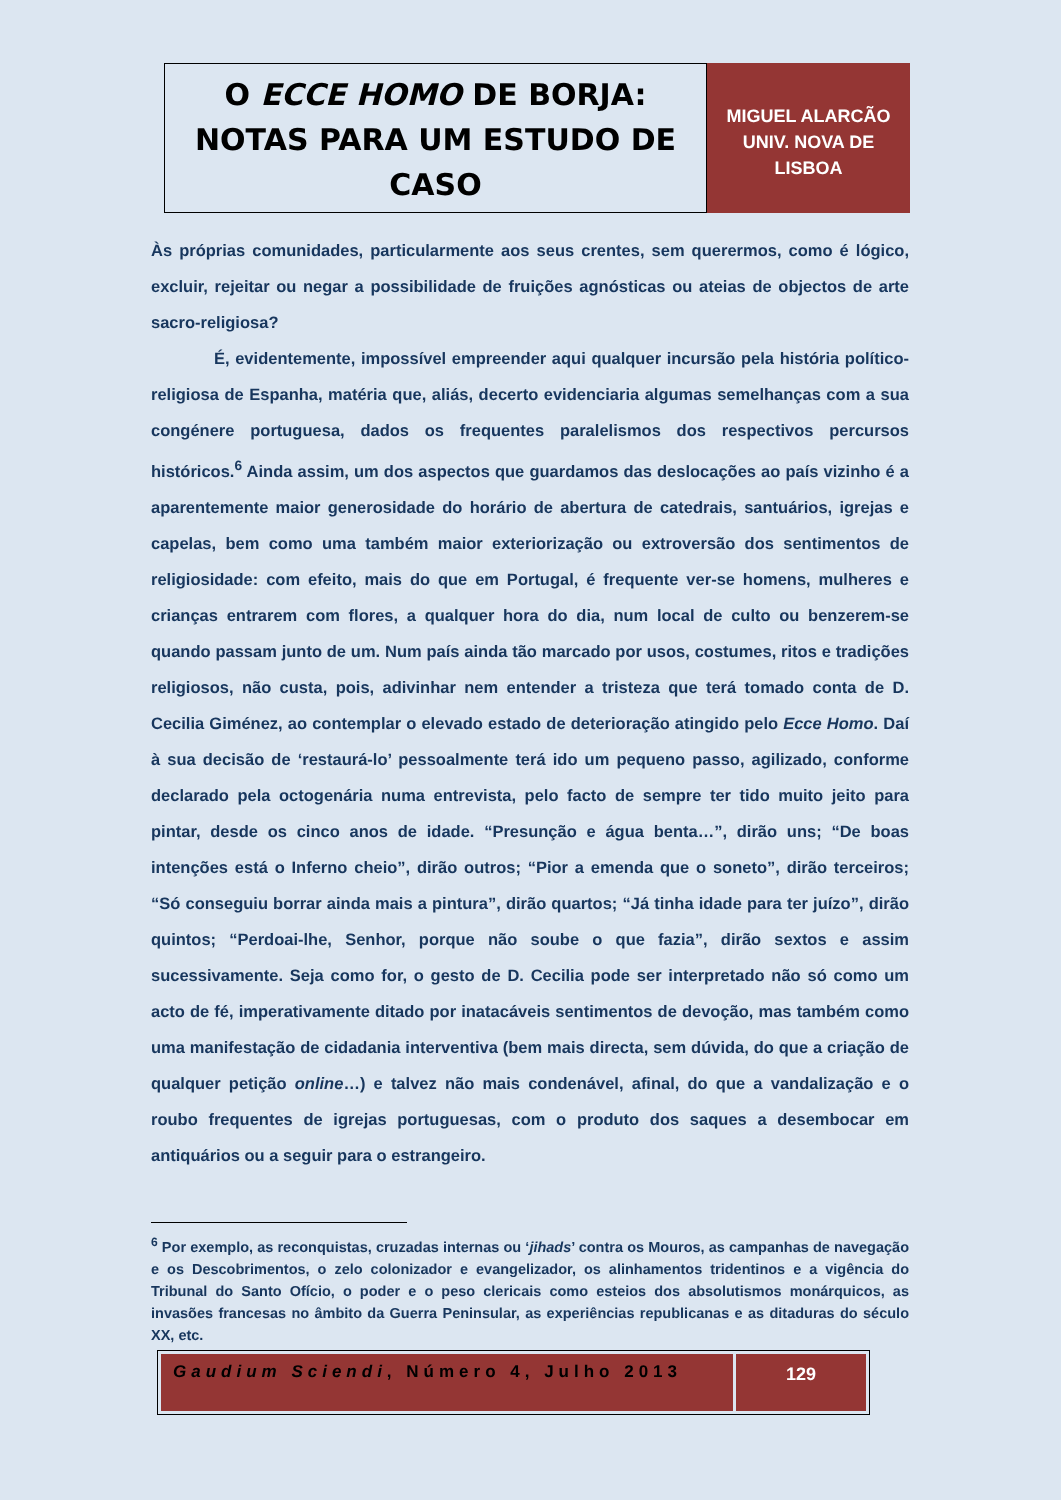O ECCE HOMO DE BORJA:
NOTAS PARA UM ESTUDO DE CASO
MIGUEL ALARCÃO
UNIV. NOVA DE
LISBOA
Às próprias comunidades, particularmente aos seus crentes, sem querermos, como é lógico, excluir, rejeitar ou negar a possibilidade de fruições agnósticas ou ateias de objectos de arte sacro-religiosa?
É, evidentemente, impossível empreender aqui qualquer incursão pela história político-religiosa de Espanha, matéria que, aliás, decerto evidenciaria algumas semelhanças com a sua congénere portuguesa, dados os frequentes paralelismos dos respectivos percursos históricos.<sup>6</sup> Ainda assim, um dos aspectos que guardamos das deslocações ao país vizinho é a aparentemente maior generosidade do horário de abertura de catedrais, santuários, igrejas e capelas, bem como uma também maior exteriorização ou extroversão dos sentimentos de religiosidade: com efeito, mais do que em Portugal, é frequente ver-se homens, mulheres e crianças entrarem com flores, a qualquer hora do dia, num local de culto ou benzerem-se quando passam junto de um. Num país ainda tão marcado por usos, costumes, ritos e tradições religiosos, não custa, pois, adivinhar nem entender a tristeza que terá tomado conta de D. Cecilia Giménez, ao contemplar o elevado estado de deterioração atingido pelo Ecce Homo. Daí à sua decisão de ‘restaurá-lo’ pessoalmente terá ido um pequeno passo, agilizado, conforme declarado pela octogenária numa entrevista, pelo facto de sempre ter tido muito jeito para pintar, desde os cinco anos de idade. “Presunção e água benta…”, dirão uns; “De boas intenções está o Inferno cheio”, dirão outros; “Pior a emenda que o soneto”, dirão terceiros; “Só conseguiu borrar ainda mais a pintura”, dirão quartos; “Já tinha idade para ter juízo”, dirão quintos; “Perdoai-lhe, Senhor, porque não soube o que fazia”, dirão sextos e assim sucessivamente. Seja como for, o gesto de D. Cecilia pode ser interpretado não só como um acto de fé, imperativamente ditado por inatacáveis sentimentos de devoção, mas também como uma manifestação de cidadania interventiva (bem mais directa, sem dúvida, do que a criação de qualquer petição online…) e talvez não mais condenável, afinal, do que a vandalização e o roubo frequentes de igrejas portuguesas, com o produto dos saques a desembocar em antiquários ou a seguir para o estrangeiro.
<sup>6</sup> Por exemplo, as reconquistas, cruzadas internas ou ‘jihads’ contra os Mouros, as campanhas de navegação e os Descobrimentos, o zelo colonizador e evangelizador, os alinhamentos tridentinos e a vigência do Tribunal do Santo Ofício, o poder e o peso clericais como esteios dos absolutismos monárquicos, as invasões francesas no âmbito da Guerra Peninsular, as experiências republicanas e as ditaduras do século XX, etc.
Gaudium Sciendi, Número 4, Julho 2013
129